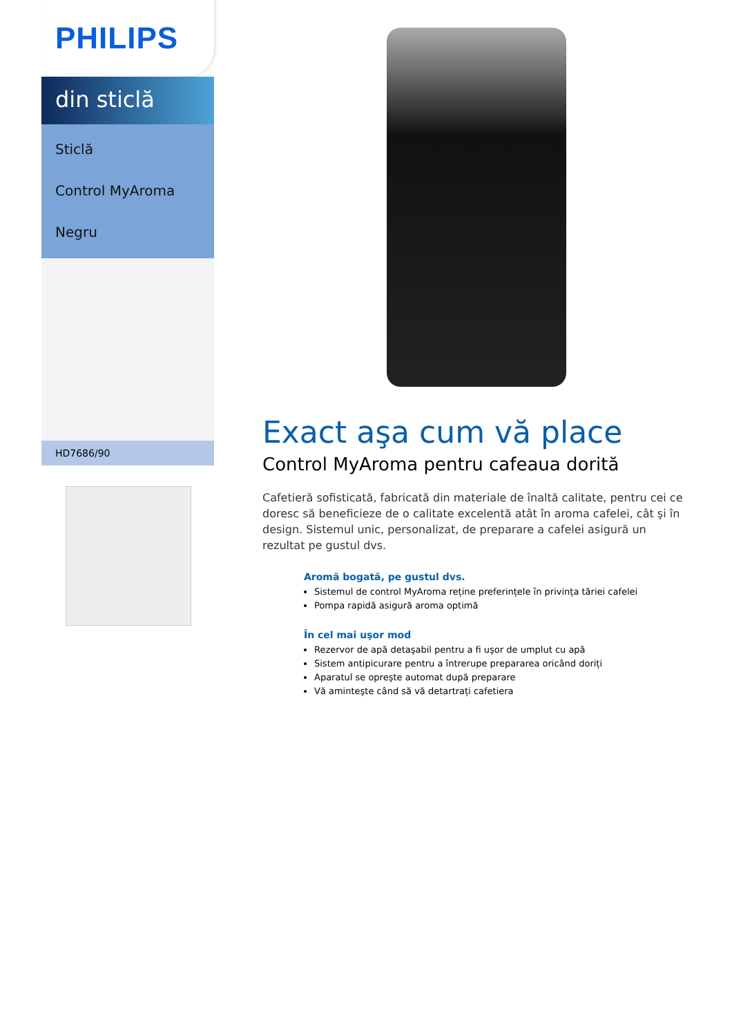PHILIPS
din sticlă
Sticlă
Control MyAroma
Negru
HD7686/90
Exact aşa cum vă place
Control MyAroma pentru cafeaua dorită
Cafetieră sofisticată, fabricată din materiale de înaltă calitate, pentru cei ce doresc să beneficieze de o calitate excelentă atât în aroma cafelei, cât şi în design. Sistemul unic, personalizat, de preparare a cafelei asigură un rezultat pe gustul dvs.
Aromă bogată, pe gustul dvs.
Sistemul de control MyAroma reține preferințele în privința tăriei cafelei
Pompa rapidă asigură aroma optimă
În cel mai uşor mod
Rezervor de apă detaşabil pentru a fi uşor de umplut cu apă
Sistem antipicurare pentru a întrerupe prepararea oricând doriți
Aparatul se opreşte automat după preparare
Vă aminteşte când să vă detartrați cafetiera